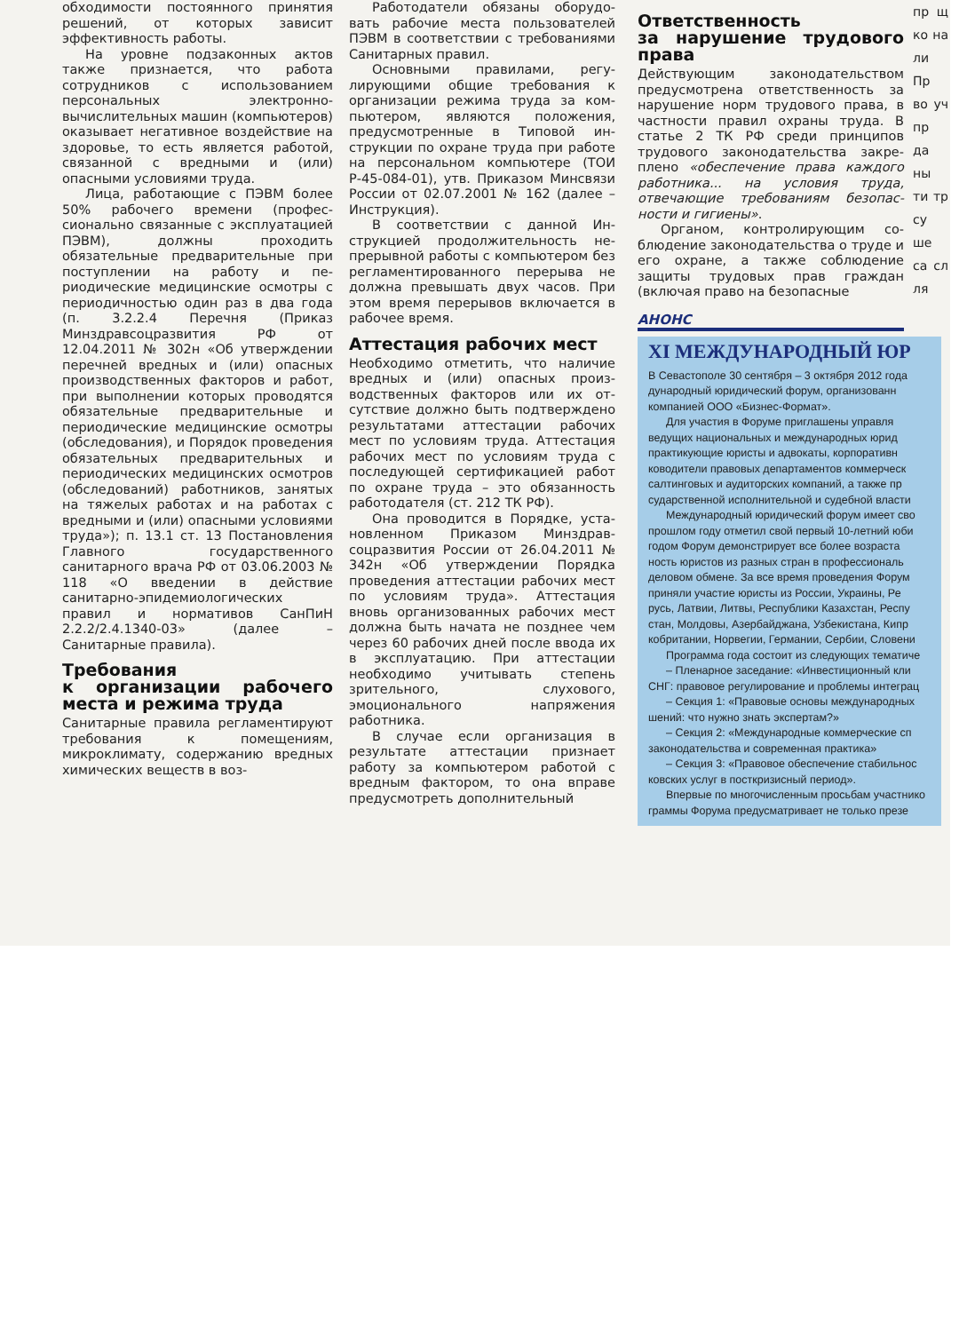обходимости постоянного приня­тия решений, от которых зависит эффективность работы.
На уровне подзаконных актов также признается, что рабо­та сотрудников с использовани­ем персональных электронно-вычислительных машин (ком­пьютеров) оказывает негативное воздействие на здоровье, то есть является работой, связанной с вредными и (или) опасными усло­виями труда.
Лица, работающие с ПЭВМ более 50% рабочего времени (профес­сионально связанные с эксплуа­тацией ПЭВМ), должны проходить обязательные предварительные при поступлении на работу и пе­риодические медицинские осмотры с периодичностью один раз в два года (п. 3.2.2.4 Перечня (Приказ Минздравсоцразвития РФ от 12.04.2011 № 302н «Об утверж­дении перечней вредных и (или) опасных производственных фак­торов и работ, при выполнении которых проводятся обязательные предварительные и периодиче­ские медицинские осмотры (обсле­дования), и Порядок проведения обязательных предварительных и периодических медицинских осмо­тров (обследований) работников, занятых на тяжелых работах и на работах с вредными и (или) опас­ными условиями труда»); п. 13.1 ст. 13 Постановления Главного государственного санитарного врача РФ от 03.06.2003 № 118 «О введении в действие санитарно-эпидемиологических правил и нор­мативов СанПиН 2.2.2/2.4.1340-03» (далее – Санитарные прави­ла).
Требования
к организации рабочего места и режима труда
Санитарные правила регламенти­руют требования к помещениям, микроклимату, содержанию вред­ных химических веществ в воз-
Работодатели обязаны оборудо­вать рабочие места пользователей ПЭВМ в соответствии с требовани­ями Санитарных правил.
Основными правилами, регу­лирующими общие требования к организации режима труда за ком­пьютером, являются положения, предусмотренные в Типовой ин­струкции по охране труда при ра­боте на персональном компьютере (ТОИ Р-45-084-01), утв. Приказом Минсвязи России от 02.07.2001 № 162 (далее – Инструкция).
В соответствии с данной Ин­струкцией продолжительность не­прерывной работы с компьютером без регламентированного пере­рыва не должна превышать двух часов. При этом время перерывов включается в рабочее время.
Аттестация рабочих мест
Необходимо отметить, что наличие вредных и (или) опасных произ­водственных факторов или их от­сутствие должно быть подтверж­дено результатами аттестации рабочих мест по условиям труда. Аттестация рабочих мест по усло­виям труда с последующей серти­фикацией работ по охране труда – это обязанность работодателя (ст. 212 ТК РФ).
Она проводится в Порядке, уста­новленном Приказом Минздрав­соцразвития России от 26.04.2011 № 342н «Об утверждении Поряд­ка проведения аттестации рабо­чих мест по условиям труда». Ат­тестация вновь организованных рабочих мест должна быть начата не позднее чем через 60 рабочих дней после ввода их в эксплуата­цию. При аттестации необходимо учитывать степень зрительного, слухового, эмоционального напря­жения работника.
В случае если организация в результате аттестации признает работу за компьютером работой с вредным фактором, то она вправе предусмотреть дополнительный
Ответственность
за нарушение трудового права
Действующим законодательством предусмотрена ответственность за нарушение норм трудового права, в частности правил охраны труда. В статье 2 ТК РФ среди принципов трудового законодательства закре­плено «обеспечение права каждо­го работника... на условия труда, отвечающие требованиям безопас­ности и гигиены».
Органом, контролирующим со­блюдение законодательства о труде и его охране, а также соблю­дение защиты трудовых прав граж­дан (включая право на безопасные
АНОНС
XI МЕЖДУНАРОДНЫЙ ЮР
В Севастополе 30 сентября – 3 октября 2012 года
дународный юридический форум, организованн
компанией ООО «Бизнес-Формат».
Для участия в Форуме приглашены управля
ведущих национальных и международных юрид
практикующие юристы и адвокаты, корпоративн
ководители правовых департаментов коммерческ
салтинговых и аудиторских компаний, а также пр
сударственной исполнительной и судебной власти
Международный юридический форум имеет сво
прошлом году отметил свой первый 10-летний юби
годом Форум демонстрирует все более возраста
ность юристов из разных стран в профессиональ
деловом обмене. За все время проведения Форум
приняли участие юристы из России, Украины, Ре
русь, Латвии, Литвы, Республики Казахстан, Респу
стан, Молдовы, Азербайджана, Узбекистана, Кипр
кобритании, Норвегии, Германии, Сербии, Словени
Программа года состоит из следующих тематиче
– Пленарное заседание: «Инвестиционный кли
СНГ: правовое регулирование и проблемы интеграц
– Секция 1: «Правовые основы международных
шений: что нужно знать экспертам?»
– Секция 2: «Международные коммерческие сп
законодательства и современная практика»
– Секция 3: «Правовое обеспечение стабильнос
ковских услуг в посткризисный период».
Впервые по многочисленным просьбам участнико
граммы Форума предусматривает не только презе
пр щ ко на ли Пр во уч пр да ны ти тр су ше са сл ля